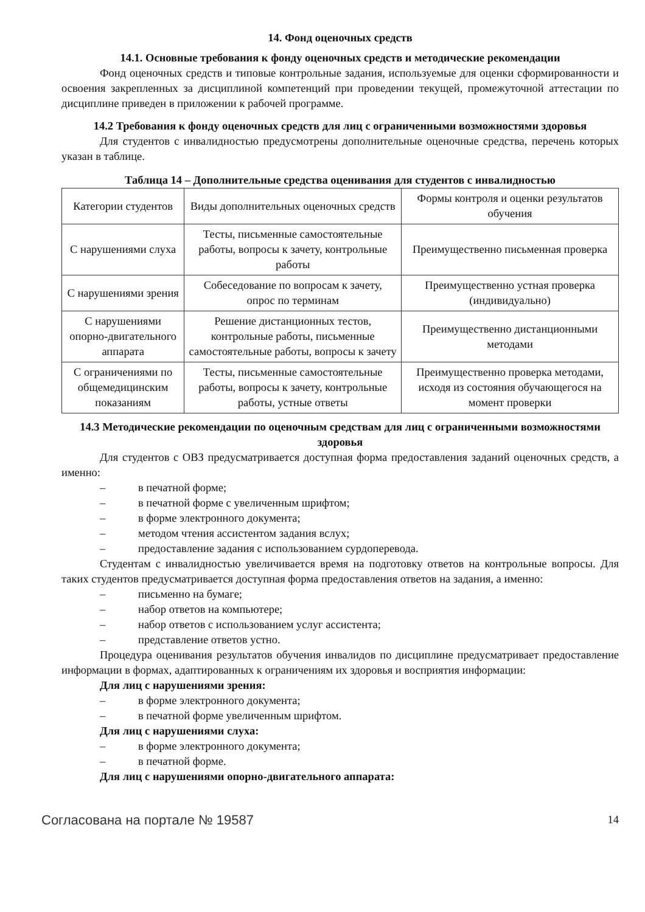14. Фонд оценочных средств
14.1. Основные требования к фонду оценочных средств и методические рекомендации
Фонд оценочных средств и типовые контрольные задания, используемые для оценки сформированности и освоения закрепленных за дисциплиной компетенций при проведении текущей, промежуточной аттестации по дисциплине приведен в приложении к рабочей программе.
14.2 Требования к фонду оценочных средств для лиц с ограниченными возможностями здоровья
Для студентов с инвалидностью предусмотрены дополнительные оценочные средства, перечень которых указан в таблице.
Таблица 14 – Дополнительные средства оценивания для студентов с инвалидностью
| Категории студентов | Виды дополнительных оценочных средств | Формы контроля и оценки результатов обучения |
| С нарушениями слуха | Тесты, письменные самостоятельные работы, вопросы к зачету, контрольные работы | Преимущественно письменная проверка |
| С нарушениями зрения | Собеседование по вопросам к зачету, опрос по терминам | Преимущественно устная проверка (индивидуально) |
| С нарушениями опорно-двигательного аппарата | Решение дистанционных тестов, контрольные работы, письменные самостоятельные работы, вопросы к зачету | Преимущественно дистанционными методами |
| С ограничениями по общемедицинским показаниям | Тесты, письменные самостоятельные работы, вопросы к зачету, контрольные работы, устные ответы | Преимущественно проверка методами, исходя из состояния обучающегося на момент проверки |
14.3 Методические рекомендации по оценочным средствам для лиц с ограниченными возможностями здоровья
Для студентов с ОВЗ предусматривается доступная форма предоставления заданий оценочных средств, а именно:
– в печатной форме;
– в печатной форме с увеличенным шрифтом;
– в форме электронного документа;
– методом чтения ассистентом задания вслух;
– предоставление задания с использованием сурдоперевода.
Студентам с инвалидностью увеличивается время на подготовку ответов на контрольные вопросы. Для таких студентов предусматривается доступная форма предоставления ответов на задания, а именно:
– письменно на бумаге;
– набор ответов на компьютере;
– набор ответов с использованием услуг ассистента;
– представление ответов устно.
Процедура оценивания результатов обучения инвалидов по дисциплине предусматривает предоставление информации в формах, адаптированных к ограничениям их здоровья и восприятия информации:
Для лиц с нарушениями зрения:
– в форме электронного документа;
– в печатной форме увеличенным шрифтом.
Для лиц с нарушениями слуха:
– в форме электронного документа;
– в печатной форме.
Для лиц с нарушениями опорно-двигательного аппарата:
Согласована на портале № 19587 14